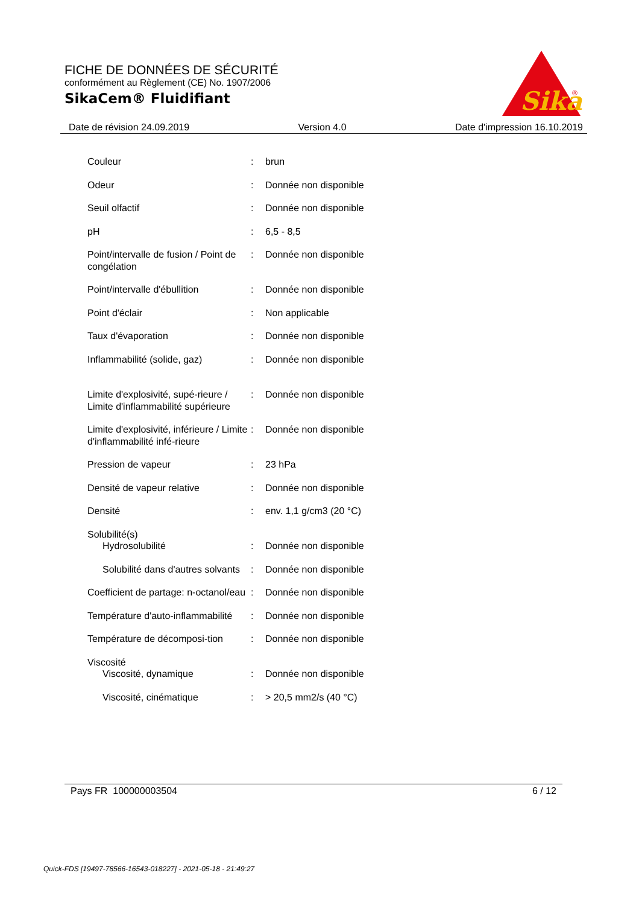FICHE DE DONNÉES DE SÉCURITÉ
conformément au Règlement (CE) No. 1907/2006
SikaCem® Fluidifiant
Sika
®
Date de révision 24.09.2019 Version 4.0 Date d'impression 16.10.2019
| Couleur | : | brun |
| Odeur | : | Donnée non disponible |
| Seuil olfactif | : | Donnée non disponible |
| pH | : | 6,5 - 8,5 |
| Point/intervalle de fusion / Point de congélation | : | Donnée non disponible |
| Point/intervalle d'ébullition | : | Donnée non disponible |
| Point d'éclair | : | Non applicable |
| Taux d'évaporation | : | Donnée non disponible |
| Inflammabilité (solide, gaz) | : | Donnée non disponible |
| Limite d'explosivité, supé-rieure / Limite d'inflammabilité supérieure | : | Donnée non disponible |
| Limite d'explosivité, inférieure / Limite d'inflammabilité infé-rieure | : | Donnée non disponible |
| Pression de vapeur | : | 23 hPa |
| Densité de vapeur relative | : | Donnée non disponible |
| Densité | : | env. 1,1 g/cm3 (20 °C) |
| Solubilité(s) | | |
| Hydrosolubilité | : | Donnée non disponible |
| Solubilité dans d'autres solvants | : | Donnée non disponible |
| Coefficient de partage: n-octanol/eau | : | Donnée non disponible |
| Température d'auto-inflammabilité | : | Donnée non disponible |
| Température de décomposi-tion | : | Donnée non disponible |
| Viscosité | | |
| Viscosité, dynamique | : | Donnée non disponible |
| Viscosité, cinématique | : | > 20,5 mm2/s (40 °C) |
Pays FR 100000003504 6 / 12
Quick-FDS [19497-78566-16543-018227] - 2021-05-18 - 21:49:27